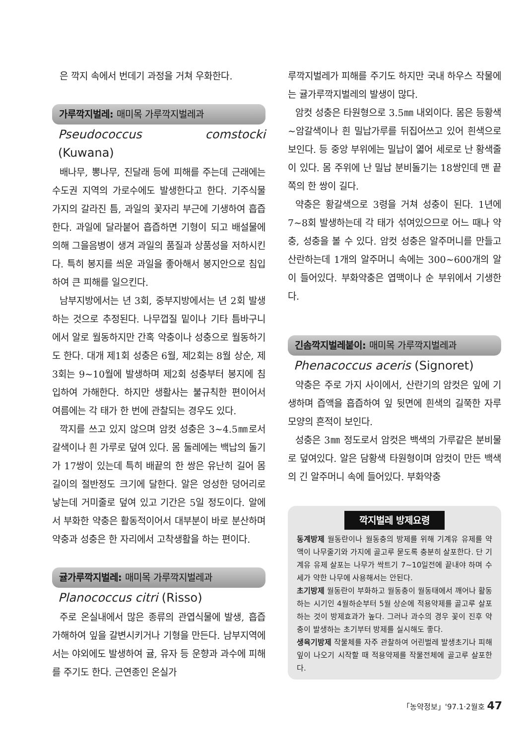은 깍지 속에서 번데기 과정을 거쳐 우화한다.
가루깍지벌레: 매미목 가루깍지벌레과
Pseudococcus comstocki (Kuwana)
배나무, 뽕나무, 진달래 등에 피해를 주는데 근래에는 수도권 지역의 가로수에도 발생한다고 한다. 기주식물 가지의 갈라진 틈, 과일의 꽃자리 부근에 기생하여 흡즙한다. 과일에 달라붙어 흡즙하면 기형이 되고 배설물에 의해 그을음병이 생겨 과일의 품질과 상품성을 저하시킨다. 특히 봉지를 씌운 과일을 좋아해서 봉지안으로 침입하여 큰 피해를 일으킨다.
남부지방에서는 년 3회, 중부지방에서는 년 2회 발생하는 것으로 추정된다. 나무껍질 밑이나 기타 틈바구니에서 알로 월동하지만 간혹 약충이나 성충으로 월동하기도 한다. 대개 제1회 성충은 6월, 제2회는 8월 상순, 제3회는 9~10월에 발생하며 제2회 성충부터 봉지에 침입하여 가해한다. 하지만 생활사는 불규칙한 편이어서 여름에는 각 태가 한 번에 관찰되는 경우도 있다.
깍지를 쓰고 있지 않으며 암컷 성충은 3~4.5㎜로서 갈색이나 흰 가루로 덮여 있다. 몸 둘레에는 백납의 돌기가 17쌍이 있는데 특히 배끝의 한 쌍은 유난히 길어 몸길이의 절반정도 크기에 달한다. 알은 엉성한 덩어리로 낳는데 거미줄로 덮여 있고 기간은 5일 정도이다. 알에서 부화한 약충은 활동적이어서 대부분이 바로 분산하며 약충과 성충은 한 자리에서 고착생활을 하는 편이다.
귤가루깍지벌레: 매미목 가루깍지벌레과
Planococcus citri (Risso)
주로 온실내에서 많은 종류의 관엽식물에 발생, 흡즙 가해하여 잎을 갈변시키거나 기형을 만든다. 남부지역에서는 야외에도 발생하여 귤, 유자 등 운향과 과수에 피해를 주기도 한다. 근연종인 온실가
루깍지벌레가 피해를 주기도 하지만 국내 하우스 작물에는 귤가루깍지벌레의 발생이 많다.
암컷 성충은 타원형으로 3.5㎜ 내외이다. 몸은 등황색~암갈색이나 흰 밀납가루를 뒤집어쓰고 있어 흰색으로 보인다. 등 중앙 부위에는 밀납이 엷어 세로로 난 황색줄이 있다. 몸 주위에 난 밀납 분비돌기는 18쌍인데 맨 끝쪽의 한 쌍이 길다.
약충은 황갈색으로 3령을 거쳐 성충이 된다. 1년에 7~8회 발생하는데 각 태가 섞여있으므로 어느 때나 약충, 성충을 볼 수 있다. 암컷 성충은 알주머니를 만들고 산란하는데 1개의 알주머니 속에는 300~600개의 알이 들어있다. 부화약충은 엽맥이나 순 부위에서 기생한다.
긴솜깍지벌레붙이: 매미목 가루깍지벌레과
Phenacoccus aceris (Signoret)
약충은 주로 가지 사이에서, 산란기의 암컷은 잎에 기생하며 즙액을 흡즙하여 잎 뒷면에 흰색의 길쭉한 자루 모양의 흔적이 보인다.
성충은 3㎜ 정도로서 암컷은 백색의 가루같은 분비물로 덮여있다. 알은 담황색 타원형이며 암컷이 만든 백색의 긴 알주머니 속에 들어있다. 부화약충
깍지벌레 방제요령
동계방제 월동란이나 월동충의 방제를 위해 기계유 유제를 약액이 나무줄기와 가지에 골고루 묻도록 충분히 살포한다. 단 기계유 유제 살포는 나무가 싹트기 7~10일전에 끝내야 하며 수세가 약한 나무에 사용해서는 안된다.
초기방제 월동란이 부화하고 월동충이 월동태에서 깨어나 활동하는 시기인 4월하순부터 5월 상순에 적용약제를 골고루 살포하는 것이 방제효과가 높다. 그러나 과수의 경우 꽃이 진후 약충이 발생하는 초기부터 방제를 실시해도 좋다.
생육기방제 작물체를 자주 관찰하여 어린벌레 발생초기나 피해잎이 나오기 시작할 때 적용약제를 작물전체에 골고루 살포한다.
「농약정보」'97.1·2월호 47